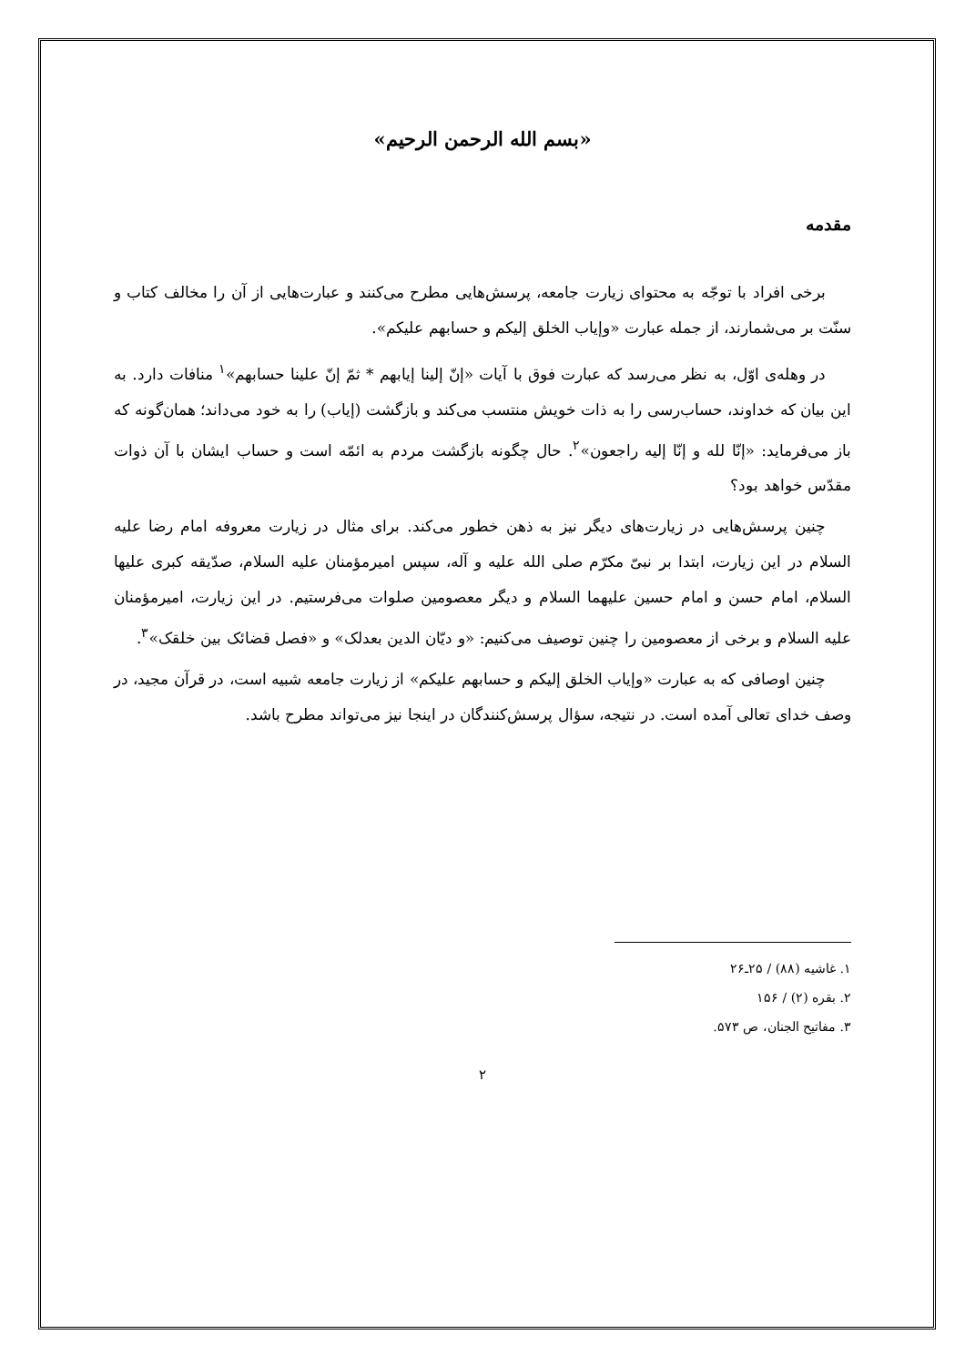«بسم الله الرحمن الرحیم»
مقدمه
برخی افراد با توجّه به محتوای زیارت جامعه، پرسش‌هایی مطرح می‌کنند و عبارت‌هایی از آن را مخالف کتاب و سنّت بر می‌شمارند، از جمله عبارت «وإیاب الخلق إلیکم و حسابهم علیکم».
در وهله‌ی اوّل، به نظر می‌رسد که عبارت فوق با آیات «إنّ إلینا إیابهم * ثمّ إنّ علینا حسابهم»<sup>۱</sup> منافات دارد. به این بیان که خداوند، حساب‌رسی را به ذات خویش منتسب می‌کند و بازگشت (إیاب) را به خود می‌داند؛ همان‌گونه که باز می‌فرماید: «إنّا لله و إنّا إلیه راجعون»<sup>۲</sup>. حال چگونه بازگشت مردم به ائمّه است و حساب ایشان با آن ذوات مقدّس خواهد بود؟
چنین پرسش‌هایی در زیارت‌های دیگر نیز به ذهن خطور می‌کند. برای مثال در زیارت معروفه امام رضا علیه السلام در این زیارت، ابتدا بر نبیّ مکرّم صلی الله علیه و آله، سپس امیرمؤمنان علیه السلام، صدّیقه کبری علیها السلام، امام حسن و امام حسین علیهما السلام و دیگر معصومین صلوات می‌فرستیم. در این زیارت، امیرمؤمنان علیه السلام و برخی از معصومین را چنین توصیف می‌کنیم: «و دیّان الدین بعدلک» و «فصل قضائک بین خلقک»<sup>۳</sup>.
چنین اوصافی که به عبارت «وإیاب الخلق إلیکم و حسابهم علیکم» از زیارت جامعه شبیه است، در قرآن مجید، در وصف خدای تعالی آمده است. در نتیجه، سؤال پرسش‌کنندگان در اینجا نیز می‌تواند مطرح باشد.
۱. غاشیه (۸۸) / ۲۵ـ۲۶
۲. بقره (۲) / ۱۵۶
۳. مفاتیح الجنان، ص ۵۷۳.
۲